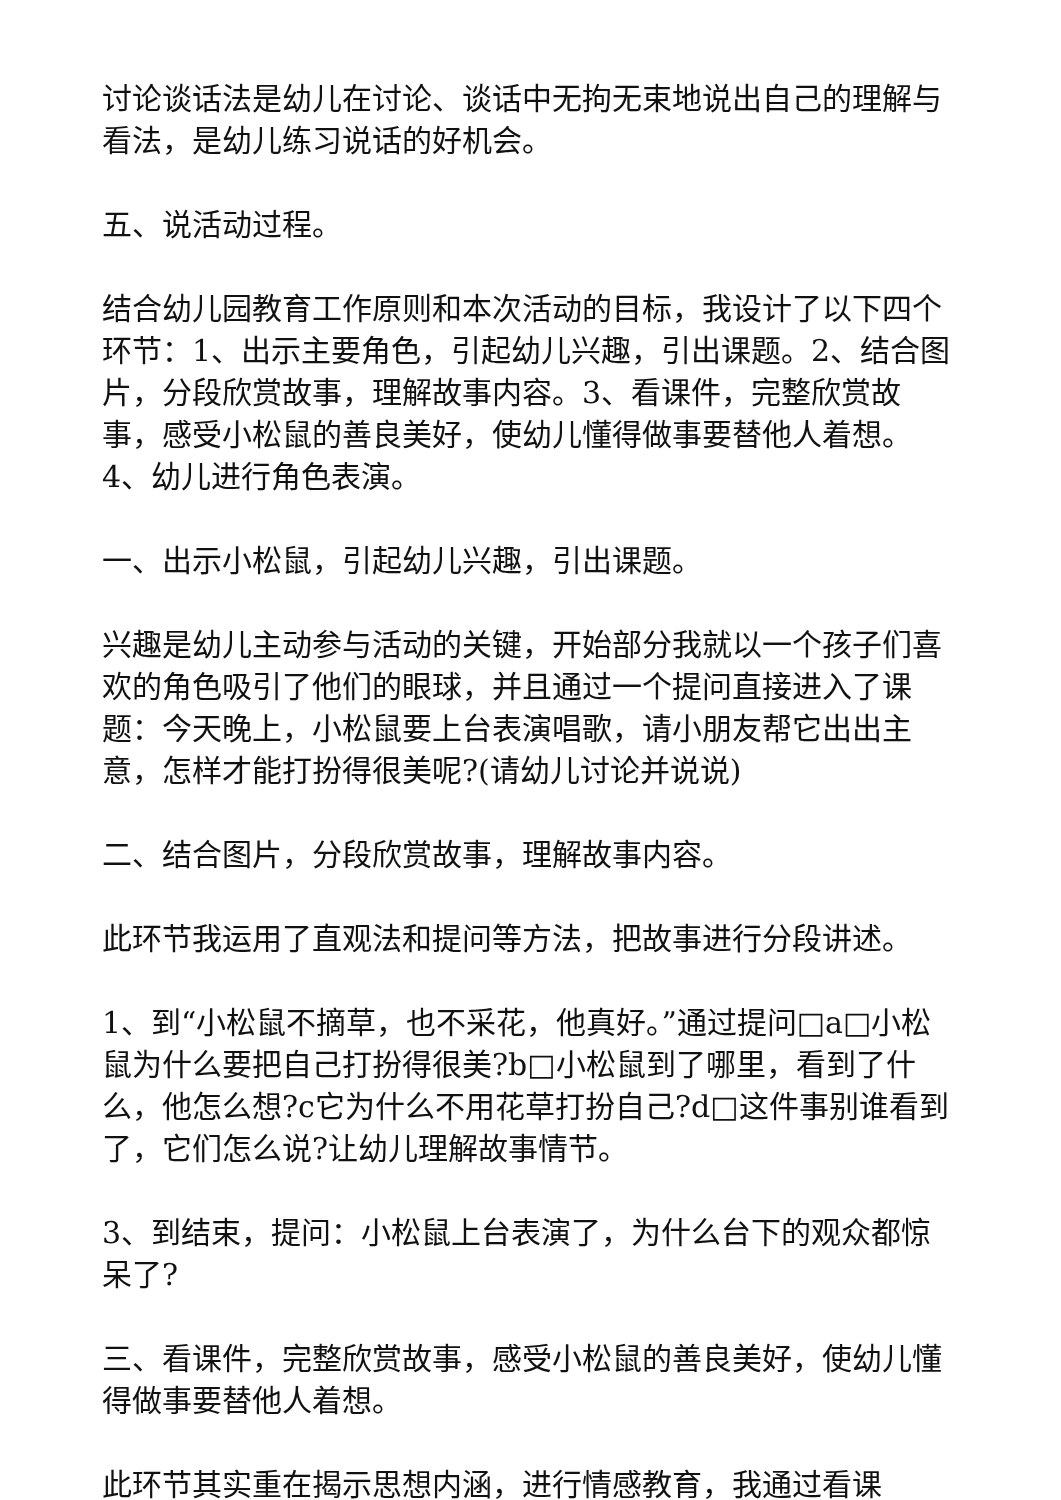讨论谈话法是幼儿在讨论、谈话中无拘无束地说出自己的理解与看法，是幼儿练习说话的好机会。
五、说活动过程。
结合幼儿园教育工作原则和本次活动的目标，我设计了以下四个环节：1、出示主要角色，引起幼儿兴趣，引出课题。2、结合图片，分段欣赏故事，理解故事内容。3、看课件，完整欣赏故事，感受小松鼠的善良美好，使幼儿懂得做事要替他人着想。4、幼儿进行角色表演。
一、出示小松鼠，引起幼儿兴趣，引出课题。
兴趣是幼儿主动参与活动的关键，开始部分我就以一个孩子们喜欢的角色吸引了他们的眼球，并且通过一个提问直接进入了课题：今天晚上，小松鼠要上台表演唱歌，请小朋友帮它出出主意，怎样才能打扮得很美呢?(请幼儿讨论并说说)
二、结合图片，分段欣赏故事，理解故事内容。
此环节我运用了直观法和提问等方法，把故事进行分段讲述。
1、到“小松鼠不摘草，也不采花，他真好。”通过提问□a□小松鼠为什么要把自己打扮得很美?b□小松鼠到了哪里，看到了什么，他怎么想?c它为什么不用花草打扮自己?d□这件事别谁看到了，它们怎么说?让幼儿理解故事情节。
3、到结束，提问：小松鼠上台表演了，为什么台下的观众都惊呆了?
三、看课件，完整欣赏故事，感受小松鼠的善良美好，使幼儿懂得做事要替他人着想。
此环节其实重在揭示思想内涵，进行情感教育，我通过看课